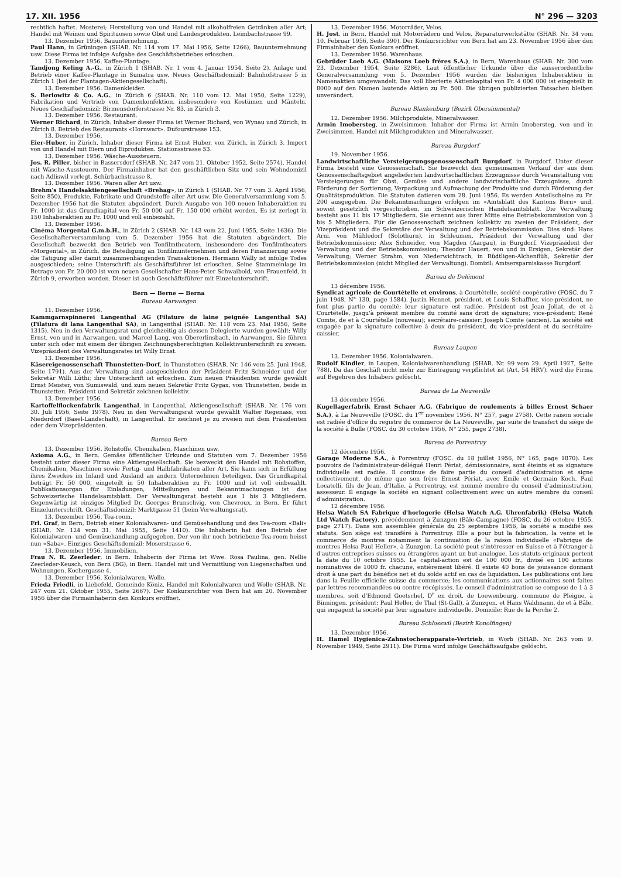17. XII. 1956 N° 296 — 3203
rechtlich haftet. Mosterei; Herstellung von und Handel mit alkoholfreien Getränken aller Art; Handel mit Weinen und Spirituosen sowie Obst und Landesprodukten. Leimbachstrasse 99.
13. Dezember 1956. Bauunternehmung.
Paul Hann, in Grüningen (SHAB. Nr. 114 vom 17. Mai 1956, Seite 1266), Bauunternehmung usw. Diese Firma ist infolge Aufgabe des Geschäftsbetriebes erloschen.
13. Dezember 1956. Kaffee-Plantage.
Tandjong Keling A.-G., in Zürich 1 (SHAB. Nr. 1 vom 4. Januar 1954, Seite 2), Anlage und Betrieb einer Kaffee-Plantage in Sumatra usw. Neues Geschäftsdomizil: Bahnhofstrasse 5 in Zürich 1 (bei der Plantagen-Aktiengesellschaft).
13. Dezember 1956. Damenkleider.
S. Berlowitz & Co. A.G., in Zürich 6 (SHAB. Nr. 110 vom 12. Mai 1950, Seite 1229), Fabrikation und Vertrieb von Damenkonfektion, insbesondere von Kostümen und Mänteln. Neues Geschäftsdomizil: Birmensdorferstrasse Nr. 83, in Zürich 3.
13. Dezember 1956. Restaurant.
Werner Richard, in Zürich. Inhaber dieser Firma ist Werner Richard, von Wynau und Zürich, in Zürich 8. Betrieb des Restaurants «Hornwart». Dufourstrasse 153.
13. Dezember 1956.
Eier-Huber, in Zürich. Inhaber dieser Firma ist Ernst Huber, von Zürich, in Zürich 3. Import von und Handel mit Eiern und Eiprodukten. Stationsstrasse 53.
13. Dezember 1956. Wäsche-Aussteuern.
Jos. R. Piller, bisher in Bassersdorf (SHAB. Nr. 247 vom 21. Oktober 1952, Seite 2574), Handel mit Wäsche-Aussteuern. Der Firmainhaber hat den geschäftlichen Sitz und sein Wohndomizil nach Adliswil verlegt. Schürbachstrasse 8.
13. Dezember 1956. Waren aller Art usw.
Brehm's Handelsaktiengesellschaft «Brehag», in Zürich 1 (SHAB. Nr. 77 vom 3. April 1956, Seite 850), Produkte, Fabrikate und Grundstoffe aller Art usw. Die Generalversammlung vom 5. Dezember 1956 hat die Statuten abgeändert. Durch Ausgabe von 100 neuen Inhaberaktien zu Fr. 1000 ist das Grundkapital von Fr. 50 000 auf Fr. 150 000 erhöht worden. Es ist zerlegt in 150 Inhaberaktien zu Fr. 1000 und voll einbezahlt.
13. Dezember 1956.
Cinéma Morgental G.m.b.H., in Zürich 2 (SHAB. Nr. 143 vom 22. Juni 1955, Seite 1636). Die Gesellschafterversammlung vom 5. Dezember 1956 hat die Statuten abgeändert. Die Gesellschaft bezweckt den Betrieb von Tonfilmtheatern, insbesondere des Tonfilmtheaters «Morgental», in Zürich, die Beteiligung an Tonfilmunternehmen und deren Finanzierung sowie die Tätigung aller damit zusammenhängenden Transaktionen. Hermann Wälly ist infolge Todes ausgeschieden; seine Unterschrift als Geschäftsführer ist erloschen. Seine Stammeinlage im Betrage von Fr. 20 000 ist vom neuen Gesellschafter Hans-Peter Schwaibold, von Frauenfeld, in Zürich 9, erworben worden. Dieser ist auch Geschäftsführer mit Einzelunterschrift.
Bern — Berne — Berna
Bureau Aarwangen
11. Dezember 1956.
Kammgarnspinnerei Langenthal AG (Filature de laine peignée Langenthal SA) (Filatura di lana Langenthal SA), in Langenthal (SHAB. Nr. 118 vom 23. Mai 1956, Seite 1315). Neu in den Verwaltungsrat und gleichzeitig als dessen Delegierte wurden gewählt: Willy Ernst, von und in Aarwangen, und Marcel Lang, von Obererlinsbach, in Aarwangen. Sie führen unter sich oder mit einem der übrigen Zeichnungsberechtigten Kollektivunterschrift zu zweien. Vizepräsident des Verwaltungsrates ist Willy Ernst.
13. Dezember 1956.
Käsereigenossenschaft Thunstetten-Dorf, in Thunstetten (SHAB. Nr. 146 vom 25. Juni 1948, Seite 1791). Aus der Verwaltung sind ausgeschieden der Präsident Fritz Schneider und der Sekretär Willi Lüthi; ihre Unterschrift ist erloschen. Zum neuen Präsidenten wurde gewählt Ernst Meister, von Sumiswald, und zum neuen Sekretär Fritz Gygax, von Thunstetten, beide in Thunstetten. Präsident und Sekretär zeichnen kollektiv.
13. Dezember 1956.
Kartoffelflockenfabrik Langenthal, in Langenthal, Aktiengesellschaft (SHAB. Nr. 176 vom 30. Juli 1956, Seite 1978). Neu in den Verwaltungsrat wurde gewählt Walter Regenass, von Niederdorf (Basel-Landschaft), in Langenthal. Er zeichnet je zu zweien mit dem Präsidenten oder dem Vizepräsidenten.
Bureau Bern
13. Dezember 1956. Rohstoffe, Chemikalien, Maschinen usw.
Axioma A.G., in Bern. Gemäss öffentlicher Urkunde und Statuten vom 7. Dezember 1956 besteht unter dieser Firma eine Aktiengesellschaft. Sie bezweckt den Handel mit Rohstoffen, Chemikalien, Maschinen sowie Fertig- und Halbfabrikaten aller Art. Sie kann sich in Erfüllung ihres Zweckes im Inland und Ausland an andern Unternehmen beteiligen. Das Grundkapital beträgt Fr. 50 000, eingeteilt in 50 Inhaberaktien zu Fr. 1000 und ist voll einbezahlt. Publikationsorgan für Einladungen, Mitteilungen und Bekanntmachungen ist das Schweizerische Handelsamtsblatt. Der Verwaltungsrat besteht aus 1 bis 3 Mitgliedern. Gegenwärtig ist einziges Mitglied Dr. Georges Brunschvig, von Chevroux, in Bern. Er führt Einzelunterschrift. Geschäftsdomizil: Marktgasse 51 (beim Verwaltungsrat).
13. Dezember 1956. Tea-room.
Frl. Graf, in Bern, Betrieb einer Kolonialwaren- und Gemüsehandlung und des Tea-room «Bali» (SHAB. Nr. 124 vom 31. Mai 1955, Seite 1410). Die Inhaberin hat den Betrieb der Kolonialwaren- und Gemüsehandlung aufgegeben. Der von ihr noch betriebene Tea-room heisst nun «Saba». Einziges Geschäftsdomizil: Moserstrasse 6.
13. Dezember 1956. Immobilien.
Frau N. R. Zeerleder, in Bern. Inhaberin der Firma ist Wwe. Rosa Paulina, gen. Nellie Zeerleder-Keusch, von Bern (BG), in Bern. Handel mit und Vermittlung von Liegenschaften und Wohnungen. Kochergasse 4.
13. Dezember 1956. Kolonialwaren, Wolle.
Frieda Friedli, in Liebefeld, Gemeinde Köniz, Handel mit Kolonialwaren und Wolle (SHAB. Nr. 247 vom 21. Oktober 1955, Seite 2667). Der Konkursrichter von Bern hat am 20. November 1956 über die Firmainhaberin den Konkurs eröffnet.
13. Dezember 1956. Motorräder, Velos.
H. Jost, in Bern, Handel mit Motorrädern und Velos, Reparaturwerkstätte (SHAB. Nr. 34 vom 10. Februar 1956, Seite 390). Der Konkursrichter von Bern hat am 23. November 1956 über den Firmainhaber den Konkurs eröffnet.
13. Dezember 1956. Warenhaus.
Gebrüder Loeb A.G. (Maisons Loeb frères S.A.), in Bern, Warenhaus (SHAB. Nr. 300 vom 23. Dezember 1954, Seite 3286). Laut öffentlicher Urkunde über die ausserordentliche Generalversammlung vom 5. Dezember 1956 wurden die bisherigen Inhaberaktien in Namenaktien umgewandelt. Das voll liberierte Aktienkapital von Fr. 4 000 000 ist eingeteilt in 8000 auf den Namen lautende Aktien zu Fr. 500. Die übrigen publizierten Tatsachen bleiben unverändert.
Bureau Blankenburg (Bezirk Obersimmental)
12. Dezember 1956. Milchprodukte, Mineralwasser.
Armin Imobersteg, in Zweisimmen. Inhaber der Firma ist Armin Imobersteg, von und in Zweisimmen. Handel mit Milchprodukten und Mineralwasser.
Bureau Burgdorf
19. November 1956.
Landwirtschaftliche Versteigerungsgenossenschaft Burgdorf, in Burgdorf. Unter dieser Firma besteht eine Genossenschaft. Sie bezweckt den gemeinsamen Verkauf der aus dem Genossenschaftsgebiet angelieferten landwirtschaftlichen Erzeugnisse durch Veranstaltung von Versteigerungen für Obst, Gemüse und andere landwirtschaftliche Erzeugnisse, durch Förderung der Sortierung, Verpackung und Aufmachung der Produkte und durch Förderung der Qualitätsproduktion. Die Statuten datieren vom 28. Juni 1956. Es werden Anteilscheine zu Fr. 200 ausgegeben. Die Bekanntmachungen erfolgen im «Amtsblatt des Kantons Bern» und, soweit gesetzlich vorgeschrieben, im Schweizerischen Handelsamtsblatt. Die Verwaltung besteht aus 11 bis 17 Mitgliedern. Sie ernennt aus ihrer Mitte eine Betriebskommission von 3 bis 5 Mitgliedern. Für die Genossenschaft zeichnen kollektiv zu zweien der Präsident, der Vizepräsident und die Sekretäre der Verwaltung und der Betriebskommission. Dies sind: Hans Arni, von Mühledorf (Solothurn), in Schleumen, Präsident der Verwaltung und der Betriebskommission; Alex Schneider, von Magden (Aargau), in Burgdorf, Vizepräsident der Verwaltung und der Betriebskommission; Theodor Hauert, von und in Ersigen, Sekretär der Verwaltung; Werner Strahm, von Niederwichtrach, in Rüdtligen-Alchenflüh, Sekretär der Betriebskommission (nicht Mitglied der Verwaltung). Domizil: Amtsersparniskasse Burgdorf.
Bureau de Delémont
13 décembre 1956.
Syndicat agricole de Courtételle et environs, à Courtételle, société coopérative (FOSC. du 7 juin 1948, N° 130, page 1584). Justin Hennet, président, et Louis Schaffter, vice-président, ne font plus partie du comité; leur signature est radiée. Président est Jean Joliat, de et à Courtételle, jusqu'à présent membre du comité sans droit de signature; vice-président: René Comte, de et à Courtételle (nouveau); secrétaire-caissier: Joseph Comte (ancien). La société est engagée par la signature collective à deux du président, du vice-président et du secrétaire-caissier.
Bureau Laupen
13. Dezember 1956. Kolonialwaren.
Rudolf Kindler, in Laupen, Kolonialwarenhandlung (SHAB. Nr. 99 vom 29. April 1927, Seite 788). Da das Geschäft nicht mehr zur Eintragung verpflichtet ist (Art. 54 HRV), wird die Firma auf Begehren des Inhabers gelöscht.
Bureau de La Neuveville
13 décembre 1956.
Kugellagerfabrik Ernst Schaer A.G. (Fabrique de roulements à billes Ernest Schaer S.A.), à La Neuveville (FOSC. du 1<sup>er</sup> novembre 1956, N° 257, page 2758). Cette raison sociale est radiée d'office du registre du commerce de La Neuveville, par suite de transfert du siège de la société à Bulle (FOSC. du 30 octobre 1956, N° 255, page 2738).
Bureau de Porrentruy
12 décembre 1956.
Garage Moderne S.A., à Porrentruy (FOSC. du 18 juillet 1956, N° 165, page 1870). Les pouvoirs de l'administrateur-délégué Henri Périat, démissionnaire, sont éteints et sa signature individuelle est radiée. Il continue de faire partie du conseil d'administration et signe collectivement, de même que son frère Ernest Périat, avec Emile et Germain Koch. Paul Locatelli, fils de Jean, d'Italie, à Porrentruy, est nommé membre du conseil d'administration, assesseur. Il engage la société en signant collectivement avec un autre membre du conseil d'administration.
12 décembre 1956.
Helsa Watch SA Fabrique d'horlogerie (Helsa Watch A.G. Uhrenfabrik) (Helsa Watch Ltd Watch Factory), précédemment à Zunzgen (Bâle-Campagne) (FOSC. du 26 octobre 1955, page 2717). Dans son assemblée générale du 25 septembre 1956, la société a modifié ses statuts. Son siège est transféré à Porrentruy. Elle a pour but la fabrication, la vente et le commerce de montres notamment la continuation de la raison individuelle «Fabrique de montres Helsa Paul Heller», à Zunzgen. La société peut s'intéresser en Suisse et à l'étranger à d'autres entreprises suisses ou étrangères ayant un but analogue. Les statuts originaux portent la date du 10 octobre 1955. Le capital-action est de 100 000 fr., divisé en 100 actions nominatives de 1000 fr. chacune, entièrement libéré. Il existe 40 bons de jouissance donnant droit à une part du bénéfice net et du solde actif en cas de liquidation. Les publications ont lieu dans la Feuille officielle suisse du commerce; les communications aux actionnaires sont faites par lettres recommandées ou contre récépissés. Le conseil d'administration se compose de 1 à 3 membres, soit d'Edmond Goetschel, D<sup>r</sup> en droit, de Loewenbourg, commune de Pleigne, à Binningen, président; Paul Heller, de Thal (St-Gall), à Zunzgen, et Hans Waldmann, de et à Bâle, qui engagent la société par leur signature individuelle. Domicile: Rue de la Perche 2.
Bureau Schlosswil (Bezirk Konolfingen)
13. Dezember 1956.
H. Hamel Hygienica-Zahnstocherapparate-Vertrieb, in Worb (SHAB. Nr. 263 vom 9. November 1949, Seite 2911). Die Firma wird infolge Geschäftsaufgabe gelöscht.